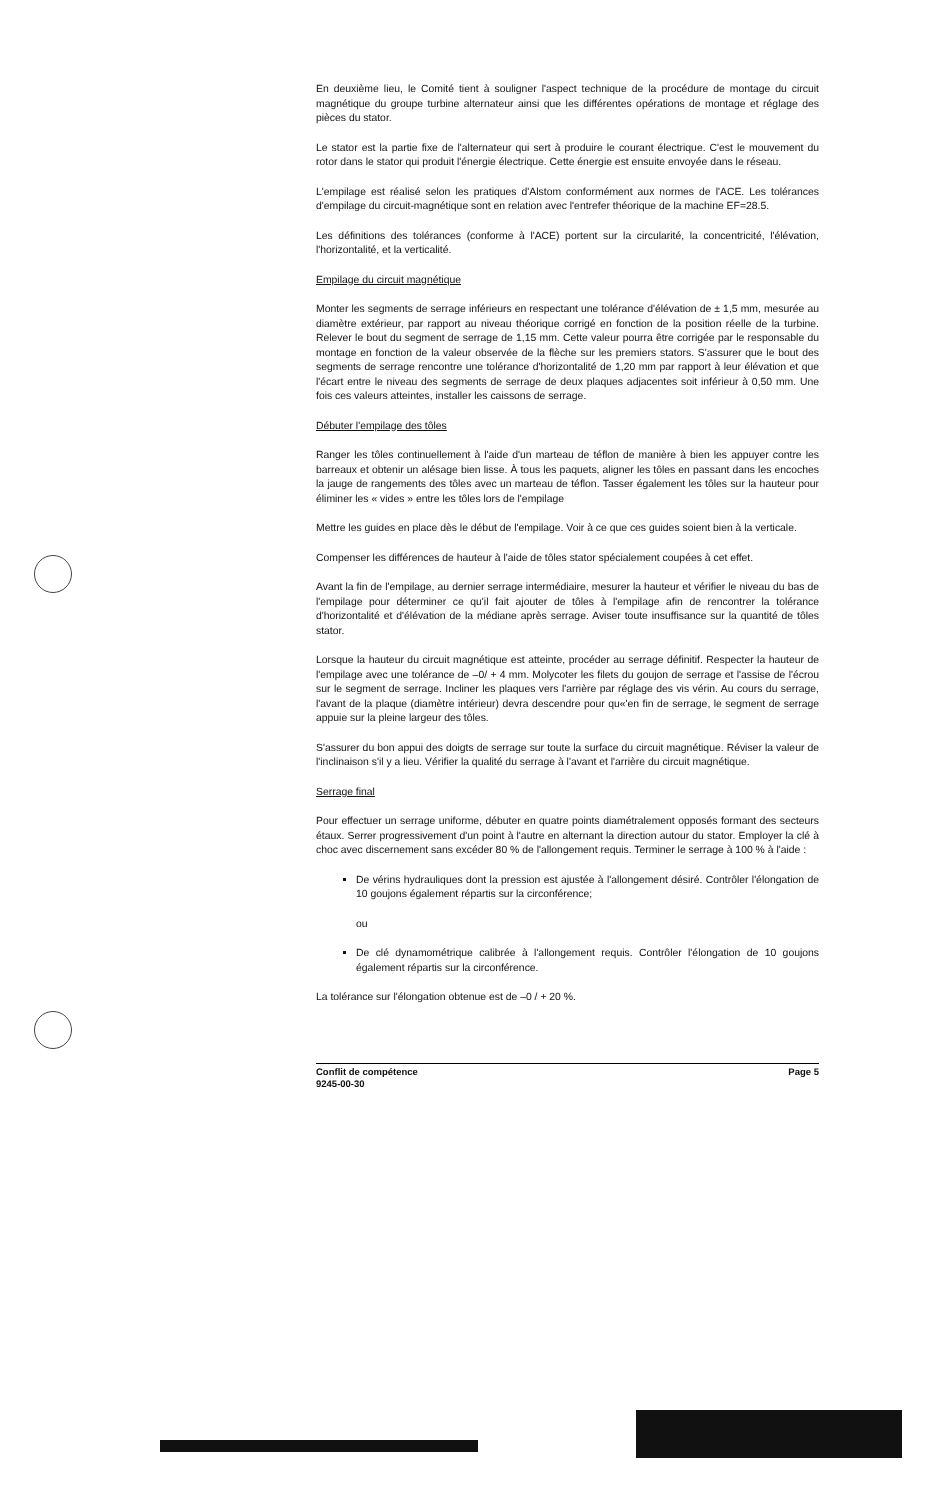En deuxième lieu, le Comité tient à souligner l'aspect technique de la procédure de montage du circuit magnétique du groupe turbine alternateur ainsi que les différentes opérations de montage et réglage des pièces du stator.
Le stator est la partie fixe de l'alternateur qui sert à produire le courant électrique. C'est le mouvement du rotor dans le stator qui produit l'énergie électrique. Cette énergie est ensuite envoyée dans le réseau.
L'empilage est réalisé selon les pratiques d'Alstom conformément aux normes de l'ACE. Les tolérances d'empilage du circuit-magnétique sont en relation avec l'entrefer théorique de la machine EF=28.5.
Les définitions des tolérances (conforme à l'ACE) portent sur la circularité, la concentricité, l'élévation, l'horizontalité, et la verticalité.
Empilage du circuit magnétique
Monter les segments de serrage inférieurs en respectant une tolérance d'élévation de ± 1,5 mm, mesurée au diamètre extérieur, par rapport au niveau théorique corrigé en fonction de la position réelle de la turbine. Relever le bout du segment de serrage de 1,15 mm. Cette valeur pourra être corrigée par le responsable du montage en fonction de la valeur observée de la flèche sur les premiers stators. S'assurer que le bout des segments de serrage rencontre une tolérance d'horizontalité de 1,20 mm par rapport à leur élévation et que l'écart entre le niveau des segments de serrage de deux plaques adjacentes soit inférieur à 0,50 mm. Une fois ces valeurs atteintes, installer les caissons de serrage.
Débuter l'empilage des tôles
Ranger les tôles continuellement à l'aide d'un marteau de téflon de manière à bien les appuyer contre les barreaux et obtenir un alésage bien lisse. À tous les paquets, aligner les tôles en passant dans les encoches la jauge de rangements des tôles avec un marteau de téflon. Tasser également les tôles sur la hauteur pour éliminer les « vides » entre les tôles lors de l'empilage
Mettre les guides en place dès le début de l'empilage. Voir à ce que ces guides soient bien à la verticale.
Compenser les différences de hauteur à l'aide de tôles stator spécialement coupées à cet effet.
Avant la fin de l'empilage, au dernier serrage intermédiaire, mesurer la hauteur et vérifier le niveau du bas de l'empilage pour déterminer ce qu'il fait ajouter de tôles à l'empilage afin de rencontrer la tolérance d'horizontalité et d'élévation de la médiane après serrage. Aviser toute insuffisance sur la quantité de tôles stator.
Lorsque la hauteur du circuit magnétique est atteinte, procéder au serrage définitif. Respecter la hauteur de l'empilage avec une tolérance de –0/ + 4 mm. Molycoter les filets du goujon de serrage et l'assise de l'écrou sur le segment de serrage. Incliner les plaques vers l'arrière par réglage des vis vérin. Au cours du serrage, l'avant de la plaque (diamètre intérieur) devra descendre pour qu«'en fin de serrage, le segment de serrage appuie sur la pleine largeur des tôles.
S'assurer du bon appui des doigts de serrage sur toute la surface du circuit magnétique. Réviser la valeur de l'inclinaison s'il y a lieu. Vérifier la qualité du serrage à l'avant et l'arrière du circuit magnétique.
Serrage final
Pour effectuer un serrage uniforme, débuter en quatre points diamétralement opposés formant des secteurs étaux. Serrer progressivement d'un point à l'autre en alternant la direction autour du stator. Employer la clé à choc avec discernement sans excéder 80 % de l'allongement requis. Terminer le serrage à 100 % à l'aide :
De vérins hydrauliques dont la pression est ajustée à l'allongement désiré. Contrôler l'élongation de 10 goujons également répartis sur la circonférence;
ou
De clé dynamométrique calibrée à l'allongement requis. Contrôler l'élongation de 10 goujons également répartis sur la circonférence.
La tolérance sur l'élongation obtenue est de –0 / + 20 %.
Conflit de compétence
9245-00-30
Page 5